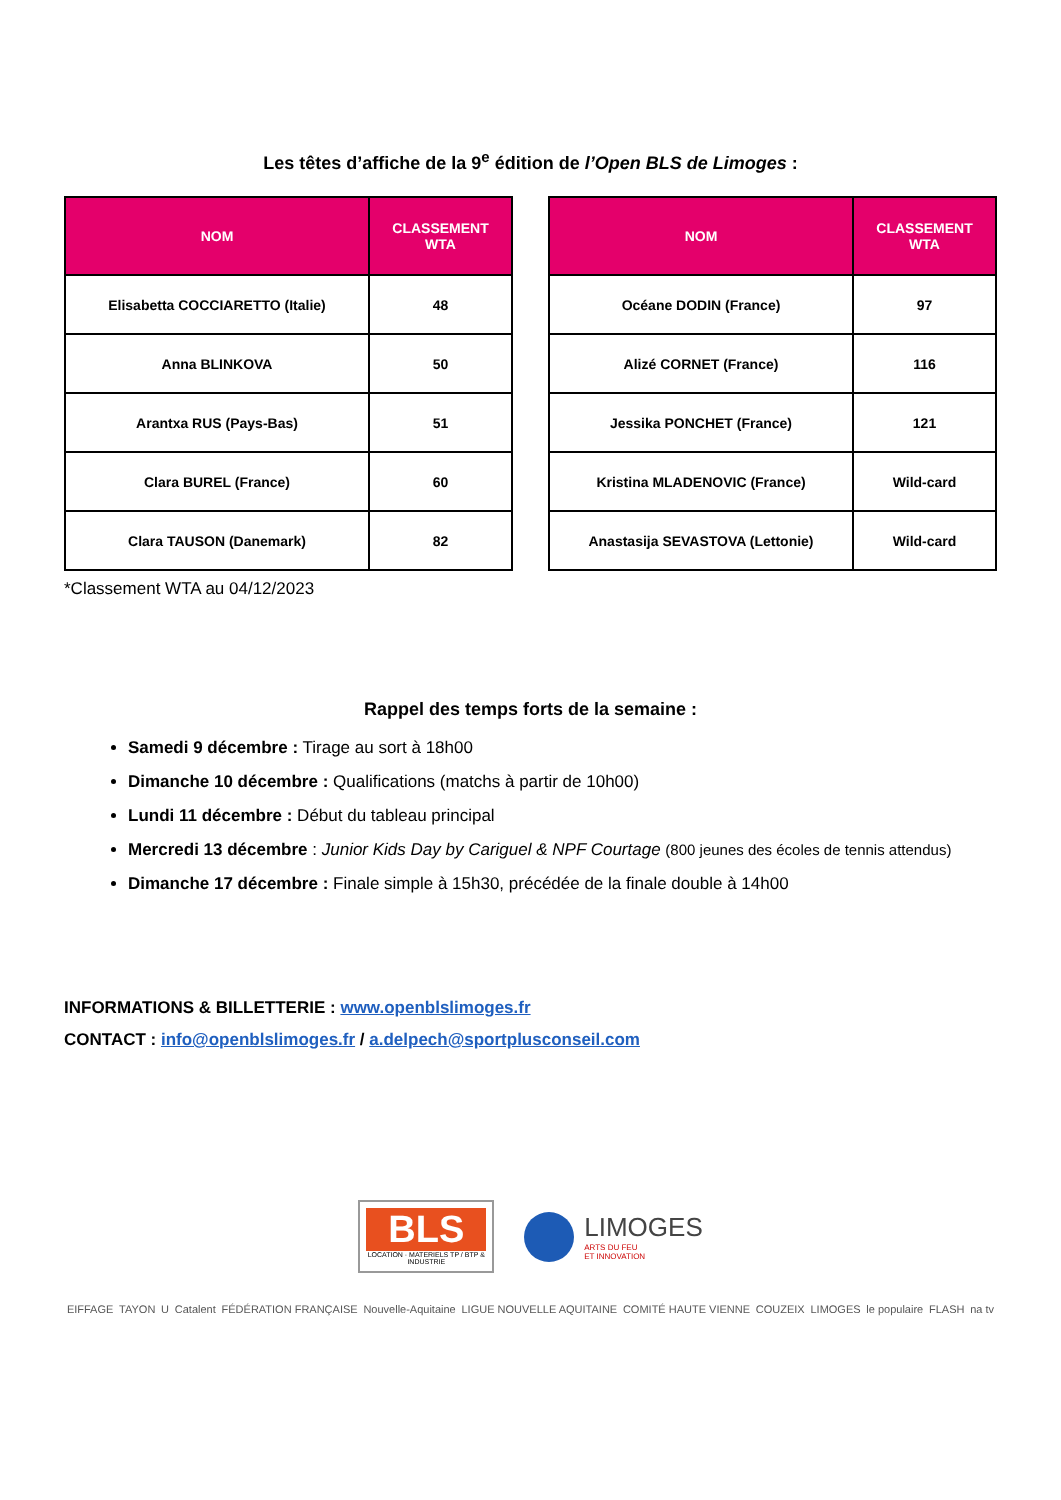Les têtes d’affiche de la 9<sup>e</sup> édition de l’Open BLS de Limoges :
| NOM | CLASSEMENT WTA |
| --- | --- |
| Elisabetta COCCIARETTO (Italie) | 48 |
| Anna BLINKOVA | 50 |
| Arantxa RUS (Pays-Bas) | 51 |
| Clara BUREL (France) | 60 |
| Clara TAUSON (Danemark) | 82 |
| NOM | CLASSEMENT WTA |
| --- | --- |
| Océane DODIN (France) | 97 |
| Alizé CORNET (France) | 116 |
| Jessika PONCHET (France) | 121 |
| Kristina MLADENOVIC (France) | Wild-card |
| Anastasija SEVASTOVA (Lettonie) | Wild-card |
*Classement WTA au 04/12/2023
Rappel des temps forts de la semaine :
Samedi 9 décembre : Tirage au sort à 18h00
Dimanche 10 décembre : Qualifications (matchs à partir de 10h00)
Lundi 11 décembre : Début du tableau principal
Mercredi 13 décembre : Junior Kids Day by Cariguel & NPF Courtage (800 jeunes des écoles de tennis attendus)
Dimanche 17 décembre : Finale simple à 15h30, précédée de la finale double à 14h00
INFORMATIONS & BILLETTERIE : www.openblslimoges.fr
CONTACT : info@openblslimoges.fr / a.delpech@sportplusconseil.com
BLS
LOCATION · MATERIELS TP / BTP & INDUSTRIE
LIMOGES
ARTS DU FEU
ET INNOVATION
EIFFAGE TAYON U Catalent FÉDÉRATION FRANÇAISE Nouvelle-Aquitaine LIGUE NOUVELLE AQUITAINE COMITÉ HAUTE VIENNE COUZEIX LIMOGES le populaire FLASH na tv